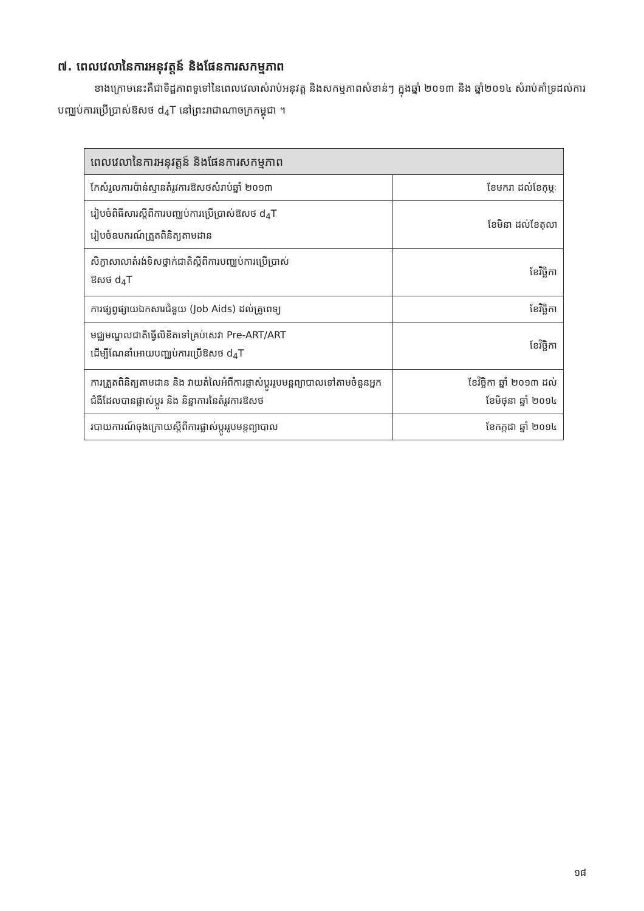៧. ពេលវេលានៃការអនុវត្តន៍ និងផែនការសកម្មភាព
ខាងក្រោមនេះគឺជាទិដ្ឋភាពទូទៅនៃពេលវេលាសំរាប់អនុវត្ត និងសកម្មភាពសំខាន់ៗ ក្នុងឆ្នាំ ២០១៣ និង ឆ្នាំ២០១៤ សំរាប់គាំទ្រដល់ការបញ្ឈប់ការប្រើប្រាស់ឱសថ d<sub>4</sub>T នៅព្រះរាជាណាចក្រកម្ពុជា ។
| ពេលវេលានៃការអនុវត្តន៍ និងផែនការសកម្មភាព | |
| --- | --- |
| កែសំរួលការប៉ាន់ស្មានតំរូវការឱសថសំរាប់ឆ្នាំ ២០១៣ | ខែមករា ដល់ខែកុម្ភៈ |
| រៀបចំពិធីសារស្តីពីការបញ្ឈប់ការប្រើប្រាស់ឱសថ d<sub>4</sub>T រៀបចំឧបករណ៍ត្រួតពិនិត្យតាមដាន | ខែមិនា ដល់ខែតុលា |
| សិក្ខាសាលាតំរង់ទិសថ្នាក់ជាតិស្តីពីការបញ្ឈប់ការប្រើប្រាស់ ឱសថ d<sub>4</sub>T | ខែវិច្ឆិកា |
| ការផ្សព្វផ្សាយឯកសារជំនួយ (Job Aids) ដល់គ្រូពេទ្យ | ខែវិច្ឆិកា |
| មជ្ឈមណ្ឌលជាតិធ្វើលិខិតទៅគ្រប់សេវា Pre-ART/ART ដើម្បីណែនាំអោយបញ្ឈប់ការប្រើឱសថ d<sub>4</sub>T | ខែវិច្ឆិកា |
| ការត្រួតពិនិត្យតាមដាន និង វាយតំលៃអំពីការផ្លាស់ប្តូររូបមន្តព្យាបាលទៅតាមចំនួនអ្នកជំងឺដែលបានផ្លាស់ប្តូរ និង និន្នាការនៃតំរូវការឱសថ | ខែវិច្ឆិកា ឆ្នាំ ២០១៣ ដល់ ខែមិថុនា ឆ្នាំ ២០១៤ |
| របាយការណ៍ចុងក្រោយស្តីពីការផ្លាស់ប្តូររូបមន្តព្យាបាល | ខែកក្កដា ឆ្នាំ ២០១៤ |
១៨